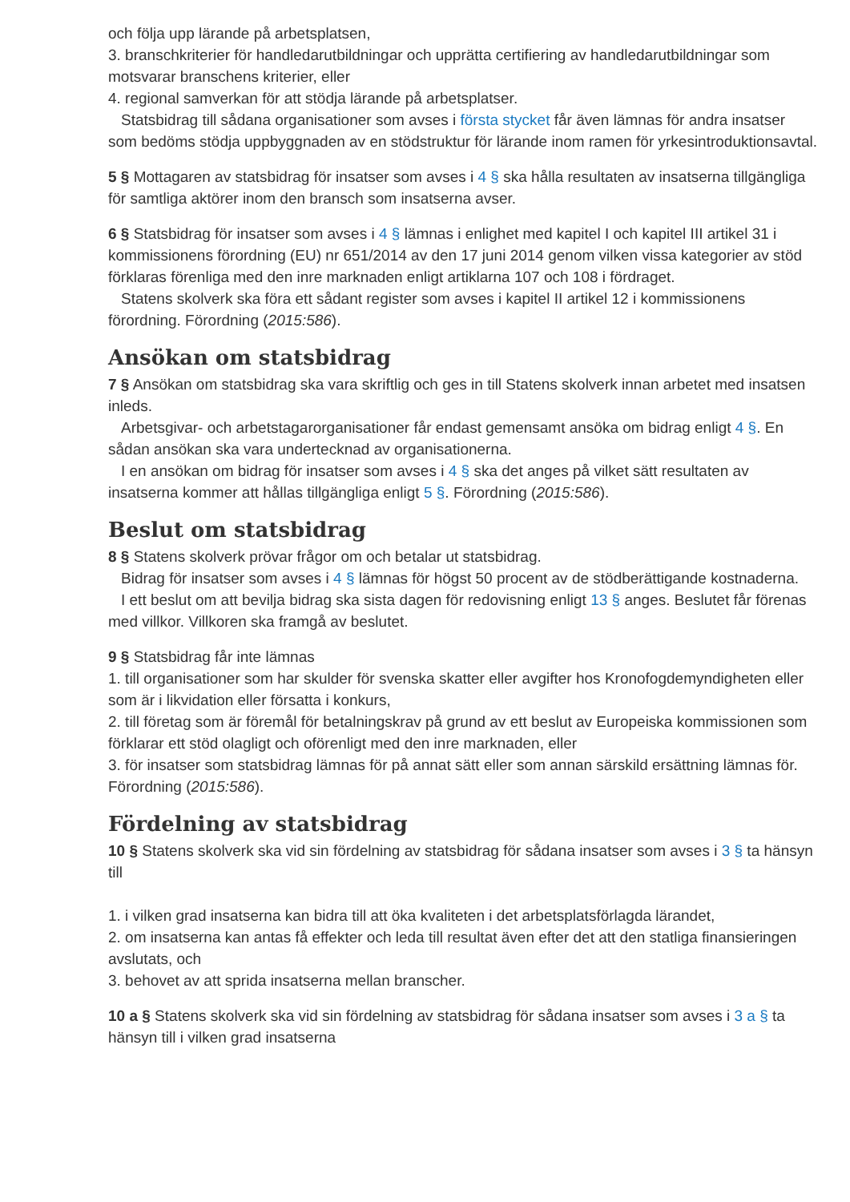och följa upp lärande på arbetsplatsen,
3. branschkriterier för handledarutbildningar och upprätta certifiering av handledarutbildningar som motsvarar branschens kriterier, eller
4. regional samverkan för att stödja lärande på arbetsplatser.
Statsbidrag till sådana organisationer som avses i första stycket får även lämnas för andra insatser som bedöms stödja uppbyggnaden av en stödstruktur för lärande inom ramen för yrkesintroduktionsavtal.
5 § Mottagaren av statsbidrag för insatser som avses i 4 § ska hålla resultaten av insatserna tillgängliga för samtliga aktörer inom den bransch som insatserna avser.
6 § Statsbidrag för insatser som avses i 4 § lämnas i enlighet med kapitel I och kapitel III artikel 31 i kommissionens förordning (EU) nr 651/2014 av den 17 juni 2014 genom vilken vissa kategorier av stöd förklaras förenliga med den inre marknaden enligt artiklarna 107 och 108 i fördraget.
Statens skolverk ska föra ett sådant register som avses i kapitel II artikel 12 i kommissionens förordning. Förordning (2015:586).
Ansökan om statsbidrag
7 § Ansökan om statsbidrag ska vara skriftlig och ges in till Statens skolverk innan arbetet med insatsen inleds.
Arbetsgivar- och arbetstagarorganisationer får endast gemensamt ansöka om bidrag enligt 4 §. En sådan ansökan ska vara undertecknad av organisationerna.
I en ansökan om bidrag för insatser som avses i 4 § ska det anges på vilket sätt resultaten av insatserna kommer att hållas tillgängliga enligt 5 §. Förordning (2015:586).
Beslut om statsbidrag
8 § Statens skolverk prövar frågor om och betalar ut statsbidrag.
Bidrag för insatser som avses i 4 § lämnas för högst 50 procent av de stödberättigande kostnaderna.
I ett beslut om att bevilja bidrag ska sista dagen för redovisning enligt 13 § anges. Beslutet får förenas med villkor. Villkoren ska framgå av beslutet.
9 § Statsbidrag får inte lämnas
1. till organisationer som har skulder för svenska skatter eller avgifter hos Kronofogdemyndigheten eller som är i likvidation eller försatta i konkurs,
2. till företag som är föremål för betalningskrav på grund av ett beslut av Europeiska kommissionen som förklarar ett stöd olagligt och oförenligt med den inre marknaden, eller
3. för insatser som statsbidrag lämnas för på annat sätt eller som annan särskild ersättning lämnas för. Förordning (2015:586).
Fördelning av statsbidrag
10 § Statens skolverk ska vid sin fördelning av statsbidrag för sådana insatser som avses i 3 § ta hänsyn till
1. i vilken grad insatserna kan bidra till att öka kvaliteten i det arbetsplatsförlagda lärandet,
2. om insatserna kan antas få effekter och leda till resultat även efter det att den statliga finansieringen avslutats, och
3. behovet av att sprida insatserna mellan branscher.
10 a § Statens skolverk ska vid sin fördelning av statsbidrag för sådana insatser som avses i 3 a § ta hänsyn till i vilken grad insatserna